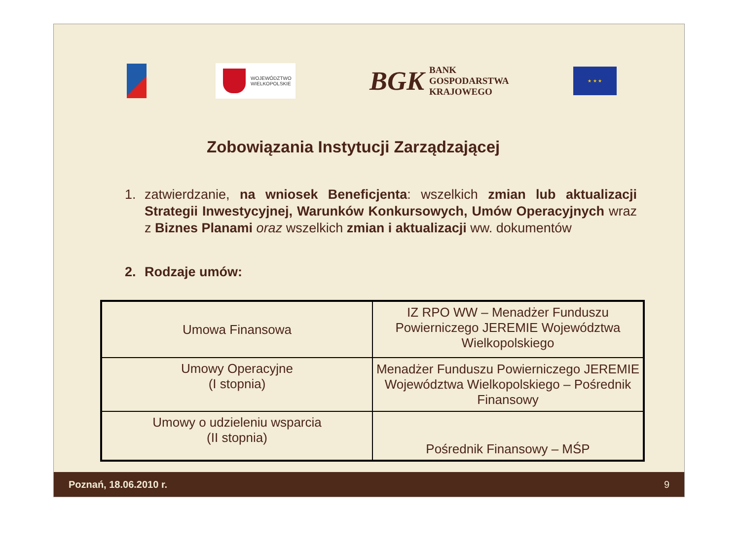WOJEWÓDZTWO
WIELKOPOLSKIE
BGK BANK
GOSPODARSTWA
KRAJOWEGO
★ ★ ★
Zobowiązania Instytucji Zarządzającej
1. zatwierdzanie, na wniosek Beneficjenta: wszelkich zmian lub aktualizacji Strategii Inwestycyjnej, Warunków Konkursowych, Umów Operacyjnych wraz z Biznes Planami oraz wszelkich zmian i aktualizacji ww. dokumentów
2. Rodzaje umów:
| Umowa Finansowa | IZ RPO WW – Menadżer Funduszu Powierniczego JEREMIE Województwa Wielkopolskiego |
| Umowy Operacyjne (I stopnia) | Menadżer Funduszu Powierniczego JEREMIE Województwa Wielkopolskiego – Pośrednik Finansowy |
| Umowy o udzieleniu wsparcia (II stopnia) | Pośrednik Finansowy – MŚP |
Poznań, 18.06.2010 r. 9